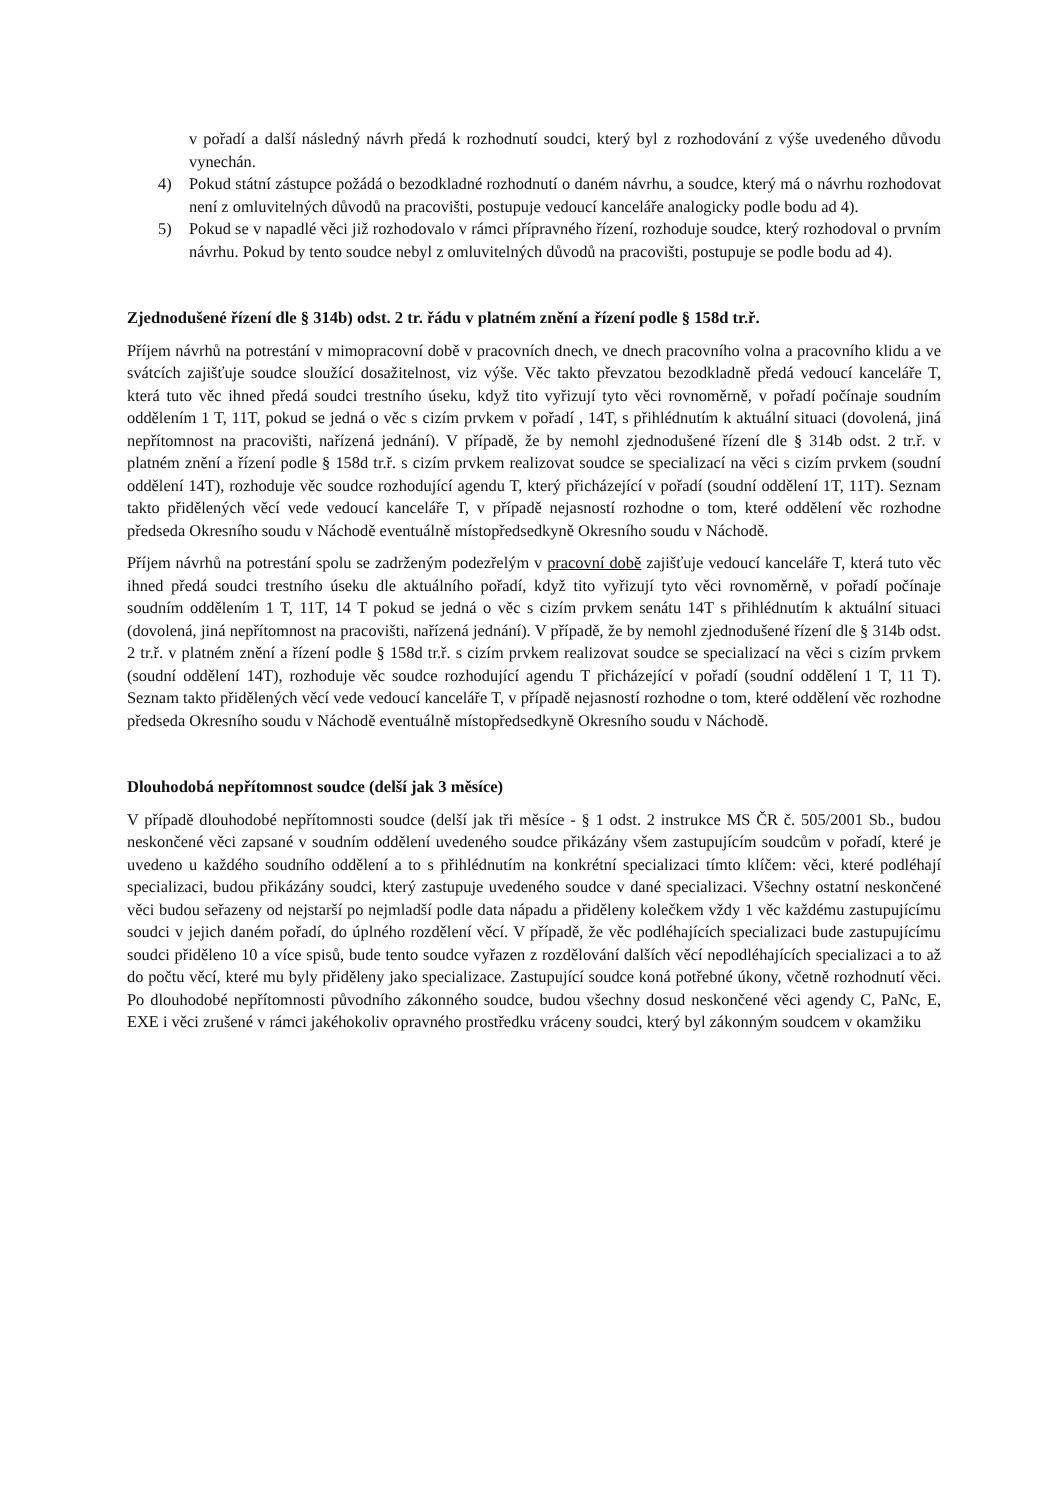v pořadí a další následný návrh předá k rozhodnutí soudci, který byl z rozhodování z výše uvedeného důvodu vynechán.
4) Pokud státní zástupce požádá o bezodkladné rozhodnutí o daném návrhu, a soudce, který má o návrhu rozhodovat není z omluvitelných důvodů na pracovišti, postupuje vedoucí kanceláře analogicky podle bodu ad 4).
5) Pokud se v napadlé věci již rozhodovalo v rámci přípravného řízení, rozhoduje soudce, který rozhodoval o prvním návrhu. Pokud by tento soudce nebyl z omluvitelných důvodů na pracovišti, postupuje se podle bodu ad 4).
Zjednodušené řízení dle § 314b) odst. 2 tr. řádu v platném znění a řízení podle § 158d tr.ř.
Příjem návrhů na potrestání v mimopracovní době v pracovních dnech, ve dnech pracovního volna a pracovního klidu a ve svátcích zajišťuje soudce sloužící dosažitelnost, viz výše. Věc takto převzatou bezodkladně předá vedoucí kanceláře T, která tuto věc ihned předá soudci trestního úseku, když tito vyřizují tyto věci rovnoměrně, v pořadí počínaje soudním oddělením 1 T, 11T, pokud se jedná o věc s cizím prvkem v pořadí , 14T, s přihlédnutím k aktuální situaci (dovolená, jiná nepřítomnost na pracovišti, nařízená jednání). V případě, že by nemohl zjednodušené řízení dle § 314b odst. 2 tr.ř. v platném znění a řízení podle § 158d tr.ř. s cizím prvkem realizovat soudce se specializací na věci s cizím prvkem (soudní oddělení 14T), rozhoduje věc soudce rozhodující agendu T, který přicházející v pořadí (soudní oddělení 1T, 11T). Seznam takto přidělených věcí vede vedoucí kanceláře T, v případě nejasností rozhodne o tom, které oddělení věc rozhodne předseda Okresního soudu v Náchodě eventuálně místopředsedkyně Okresního soudu v Náchodě.
Příjem návrhů na potrestání spolu se zadrženým podezřelým v pracovní době zajišťuje vedoucí kanceláře T, která tuto věc ihned předá soudci trestního úseku dle aktuálního pořadí, když tito vyřizují tyto věci rovnoměrně, v pořadí počínaje soudním oddělením 1 T, 11T, 14 T pokud se jedná o věc s cizím prvkem senátu 14T s přihlédnutím k aktuální situaci (dovolená, jiná nepřítomnost na pracovišti, nařízená jednání). V případě, že by nemohl zjednodušené řízení dle § 314b odst. 2 tr.ř. v platném znění a řízení podle § 158d tr.ř. s cizím prvkem realizovat soudce se specializací na věci s cizím prvkem (soudní oddělení 14T), rozhoduje věc soudce rozhodující agendu T přicházející v pořadí (soudní oddělení 1 T, 11 T). Seznam takto přidělených věcí vede vedoucí kanceláře T, v případě nejasností rozhodne o tom, které oddělení věc rozhodne předseda Okresního soudu v Náchodě eventuálně místopředsedkyně Okresního soudu v Náchodě.
Dlouhodobá nepřítomnost soudce (delší jak 3 měsíce)
V případě dlouhodobé nepřítomnosti soudce (delší jak tři měsíce - § 1 odst. 2 instrukce MS ČR č. 505/2001 Sb., budou neskončené věci zapsané v soudním oddělení uvedeného soudce přikázány všem zastupujícím soudcům v pořadí, které je uvedeno u každého soudního oddělení a to s přihlédnutím na konkrétní specializaci tímto klíčem: věci, které podléhají specializaci, budou přikázány soudci, který zastupuje uvedeného soudce v dané specializaci. Všechny ostatní neskončené věci budou seřazeny od nejstarší po nejmladší podle data nápadu a přiděleny kolečkem vždy 1 věc každému zastupujícímu soudci v jejich daném pořadí, do úplného rozdělení věcí. V případě, že věc podléhajících specializaci bude zastupujícímu soudci přiděleno 10 a více spisů, bude tento soudce vyřazen z rozdělování dalších věcí nepodléhajících specializaci a to až do počtu věcí, které mu byly přiděleny jako specializace. Zastupující soudce koná potřebné úkony, včetně rozhodnutí věci. Po dlouhodobé nepřítomnosti původního zákonného soudce, budou všechny dosud neskončené věci agendy C, PaNc, E, EXE i věci zrušené v rámci jakéhokoliv opravného prostředku vráceny soudci, který byl zákonným soudcem v okamžiku